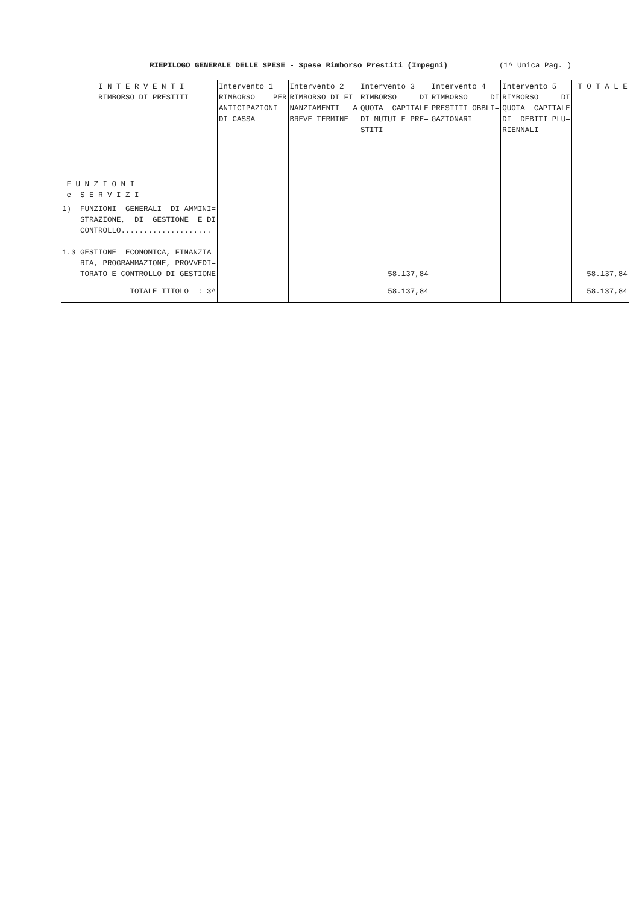RIEPILOGO GENERALE DELLE SPESE - Spese Rimborso Prestiti (Impegni) (1^ Unica Pag. )
| I N T E R V E N T I RIMBORSO DI PRESTITI F U N Z I O N I e S E R V I Z I | Intervento 1 RIMBORSO PER ANTICIPAZIONI DI CASSA | Intervento 2 RIMBORSO DI FI= NANZIAMENTI A BREVE TERMINE | Intervento 3 RIMBORSO DI QUOTA CAPITALE DI MUTUI E PRE= STITI | Intervento 4 RIMBORSO DI PRESTITI OBBLI= GAZIONARI | Intervento 5 RIMBORSO DI QUOTA CAPITALE DI DEBITI PLU= RIENNALI | T O T A L E |
| --- | --- | --- | --- | --- | --- | --- |
| 1) FUNZIONI GENERALI DI AMMINI= STRAZIONE, DI GESTIONE E DI CONTROLLO.................... 1.3 GESTIONE ECONOMICA, FINANZIA= RIA, PROGRAMMAZIONE, PROVVEDI= TORATO E CONTROLLO DI GESTIONE | | | 58.137,84 | | | 58.137,84 |
| TOTALE TITOLO : 3^ | | | 58.137,84 | | | 58.137,84 |